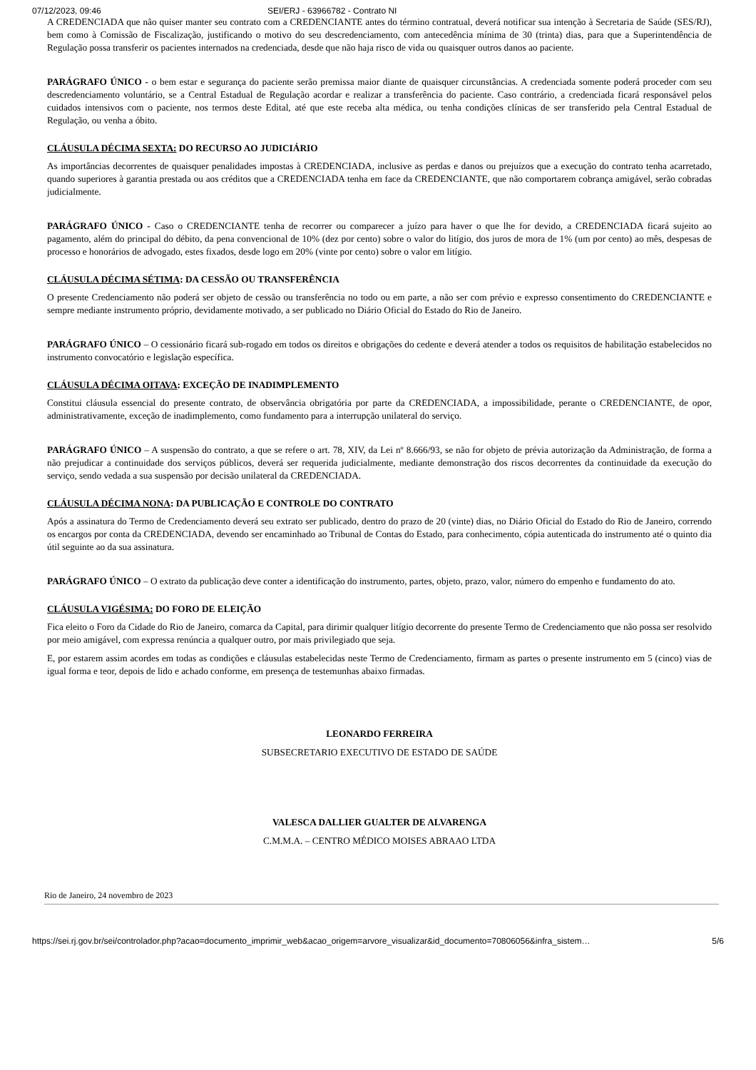07/12/2023, 09:46 SEI/ERJ - 63966782 - Contrato NI
A CREDENCIADA que não quiser manter seu contrato com a CREDENCIANTE antes do término contratual, deverá notificar sua intenção à Secretaria de Saúde (SES/RJ), bem como à Comissão de Fiscalização, justificando o motivo do seu descredenciamento, com antecedência mínima de 30 (trinta) dias, para que a Superintendência de Regulação possa transferir os pacientes internados na credenciada, desde que não haja risco de vida ou quaisquer outros danos ao paciente.
PARÁGRAFO ÚNICO - o bem estar e segurança do paciente serão premissa maior diante de quaisquer circunstâncias. A credenciada somente poderá proceder com seu descredenciamento voluntário, se a Central Estadual de Regulação acordar e realizar a transferência do paciente. Caso contrário, a credenciada ficará responsável pelos cuidados intensivos com o paciente, nos termos deste Edital, até que este receba alta médica, ou tenha condições clínicas de ser transferido pela Central Estadual de Regulação, ou venha a óbito.
CLÁUSULA DÉCIMA SEXTA: DO RECURSO AO JUDICIÁRIO
As importâncias decorrentes de quaisquer penalidades impostas à CREDENCIADA, inclusive as perdas e danos ou prejuízos que a execução do contrato tenha acarretado, quando superiores à garantia prestada ou aos créditos que a CREDENCIADA tenha em face da CREDENCIANTE, que não comportarem cobrança amigável, serão cobradas judicialmente.
PARÁGRAFO ÚNICO - Caso o CREDENCIANTE tenha de recorrer ou comparecer a juízo para haver o que lhe for devido, a CREDENCIADA ficará sujeito ao pagamento, além do principal do débito, da pena convencional de 10% (dez por cento) sobre o valor do litígio, dos juros de mora de 1% (um por cento) ao mês, despesas de processo e honorários de advogado, estes fixados, desde logo em 20% (vinte por cento) sobre o valor em litígio.
CLÁUSULA DÉCIMA SÉTIMA: DA CESSÃO OU TRANSFERÊNCIA
O presente Credenciamento não poderá ser objeto de cessão ou transferência no todo ou em parte, a não ser com prévio e expresso consentimento do CREDENCIANTE e sempre mediante instrumento próprio, devidamente motivado, a ser publicado no Diário Oficial do Estado do Rio de Janeiro.
PARÁGRAFO ÚNICO – O cessionário ficará sub-rogado em todos os direitos e obrigações do cedente e deverá atender a todos os requisitos de habilitação estabelecidos no instrumento convocatório e legislação específica.
CLÁUSULA DÉCIMA OITAVA: EXCEÇÃO DE INADIMPLEMENTO
Constitui cláusula essencial do presente contrato, de observância obrigatória por parte da CREDENCIADA, a impossibilidade, perante o CREDENCIANTE, de opor, administrativamente, exceção de inadimplemento, como fundamento para a interrupção unilateral do serviço.
PARÁGRAFO ÚNICO – A suspensão do contrato, a que se refere o art. 78, XIV, da Lei nº 8.666/93, se não for objeto de prévia autorização da Administração, de forma a não prejudicar a continuidade dos serviços públicos, deverá ser requerida judicialmente, mediante demonstração dos riscos decorrentes da continuidade da execução do serviço, sendo vedada a sua suspensão por decisão unilateral da CREDENCIADA.
CLÁUSULA DÉCIMA NONA: DA PUBLICAÇÃO E CONTROLE DO CONTRATO
Após a assinatura do Termo de Credenciamento deverá seu extrato ser publicado, dentro do prazo de 20 (vinte) dias, no Diário Oficial do Estado do Rio de Janeiro, correndo os encargos por conta da CREDENCIADA, devendo ser encaminhado ao Tribunal de Contas do Estado, para conhecimento, cópia autenticada do instrumento até o quinto dia útil seguinte ao da sua assinatura.
PARÁGRAFO ÚNICO – O extrato da publicação deve conter a identificação do instrumento, partes, objeto, prazo, valor, número do empenho e fundamento do ato.
CLÁUSULA VIGÉSIMA: DO FORO DE ELEIÇÃO
Fica eleito o Foro da Cidade do Rio de Janeiro, comarca da Capital, para dirimir qualquer litígio decorrente do presente Termo de Credenciamento que não possa ser resolvido por meio amigável, com expressa renúncia a qualquer outro, por mais privilegiado que seja.
E, por estarem assim acordes em todas as condições e cláusulas estabelecidas neste Termo de Credenciamento, firmam as partes o presente instrumento em 5 (cinco) vias de igual forma e teor, depois de lido e achado conforme, em presença de testemunhas abaixo firmadas.
LEONARDO FERREIRA
SUBSECRETARIO EXECUTIVO DE ESTADO DE SAÚDE
VALESCA DALLIER GUALTER DE ALVARENGA
C.M.M.A. – CENTRO MÉDICO MOISES ABRAAO LTDA
Rio de Janeiro, 24 novembro de 2023
https://sei.rj.gov.br/sei/controlador.php?acao=documento_imprimir_web&acao_origem=arvore_visualizar&id_documento=70806056&infra_sistem… 5/6